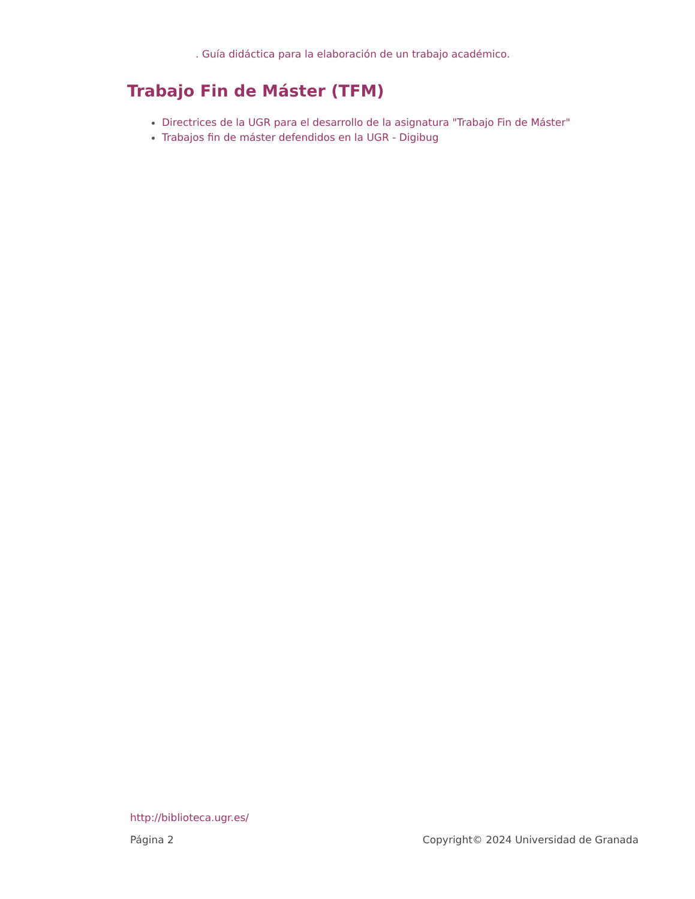. Guía didáctica para la elaboración de un trabajo académico.
Trabajo Fin de Máster (TFM)
Directrices de la UGR para el desarrollo de la asignatura "Trabajo Fin de Máster"
Trabajos fin de máster defendidos en la UGR - Digibug
http://biblioteca.ugr.es/
Página 2 Copyright© 2024 Universidad de Granada